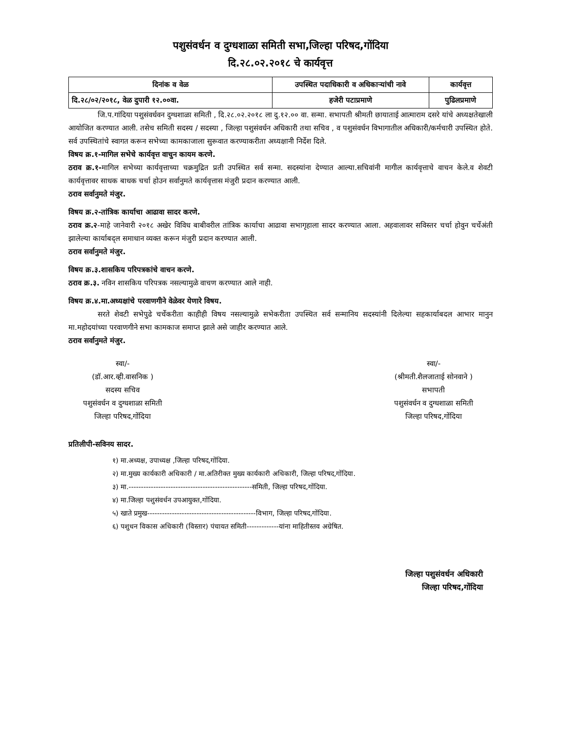पशुसंवर्धन व दुग्धशाळा समिती सभा,जिल्हा परिषद,गोंदिया
दि.२८.०२.२०१८ चे कार्यवृत्त
| दिनांक व वेळ | उपस्थित पदाधिकारी व अधिकाऱ्यांची नावे | कार्यवृत्त |
| --- | --- | --- |
| दि.२८/०२/२०१८, वेळ दुपारी १२.००वा. | हजेरी पटाप्रमाणे | पुढिलप्रमाणे |
जि.प.गांदिया पशुसंवर्धवन दुग्धशाळा समिती , दि.२८.०२.२०१८ ला दु.१२.०० वा. सन्मा. सभापती श्रीमती छायाताई आत्माराम दसरे यांचे अध्यक्षतेखाली आयोजित करण्यात आली. तसेच समिती सदस्य / सदस्या , जिल्हा पशुसंवर्धन अधिकारी तथा सचिव , व पशुसंवर्धन विभागातील अधिकारी/कर्मचारी उपस्थित होते. सर्व उपस्थितांचे स्वागत करून सभेच्या कामकाजाला सुरूवात करण्याकरीता अध्यक्षानी निर्देश दिले.
विषय क्र.१-मागिल सभेचे कार्यवृत्त वाचुन कायम करणे.
ठराव क्र.१-मागिल सभेच्या कार्यवृत्ताच्या चक्रमुद्रित प्रती उपस्थित सर्व सन्मा. सदस्यांना देण्यात आल्या.सचिवांनी मागील कार्यवृत्ताचे वाचन केले.व शेवटी कार्यवृत्तावर साधक बाधक चर्चा होउन सर्वानुमते कार्यवृत्तास मंजुरी प्रदान करण्यात आली.
ठराव सर्वानुमते मंजुर.
विषय क्र.२-तांत्रिक कार्याचा आढावा सादर करणे.
ठराव क्र.२-माहे जानेवारी २०१८ अखेर विविध बाबीवरील तांत्रिक कार्याचा आढावा सभागृहाला सादर करण्यात आला. अहवालावर सविस्तर चर्चा होवुन चर्चेअंती झालेल्या कार्याबद्ल समाधान व्यक्त करून मंजुरी प्रदान करण्यात आली.
ठराव सर्वानुमते मंजुर.
विषय क्र.३.शासकिय परिपत्रकांचे वाचन करणे.
ठराव क्र.३. नविन शासकिय परिपत्रक नसल्यामुळे वाचण करण्यात आले नाही.
विषय क्र.४.मा.अध्यक्षांचे परवाणगीने वेळेवर येणारे विषय.
सरते शेवटी सभेपुढे चर्चेकरीता काहीही विषय नसल्यामुळे सभेकरीता उपस्थित सर्व सन्मानिय सदस्यांनी दिलेल्या सहकार्याबदल आभार मानुन मा.महोदयांच्या परवाणगीने सभा कामकाज समाप्त झाले असे जाहीर करण्यात आले.
ठराव सर्वानुमते मंजुर.
स्वा/-
(डॉ.आर.व्ही.वासनिक )
सदस्य सचिव
पशुसंवर्धन व दुग्धशाळा समिती
जिल्हा परिषद,गोंदिया
स्वा/-
(श्रीमती.शैलजाताई सोनवाने )
सभापती
पशुसंवर्धन व दुग्धशाळा समिती
जिल्हा परिषद,गोंदिया
प्रतिलीपी-सविनय सादर.
१) मा.अध्यक्ष, उपाध्यक्ष ,जिल्हा परिषद,गोंदिया.
२) मा.मुख्य कार्यकारी अधिकारी / मा.अतिरीक्त मुख्य कार्यकारी अधिकारी, जिल्हा परिषद,गोंदिया.
३) मा.--------------------------------------------------समिती, जिल्हा परिषद,गोंदिया.
४) मा.जिल्हा पशुसंवर्धन उपआयुक्त,गोंदिया.
५) खाते प्रमुख--------------------------------------------विभाग, जिल्हा परिषद,गोंदिया.
६) पशुधन विकास अधिकारी (विस्तार) पंचायत समिती-------------यांना माहितीस्तव अग्रेषित.
जिल्हा पशुसंवर्धन अधिकारी
जिल्हा परिषद,गोंदिया